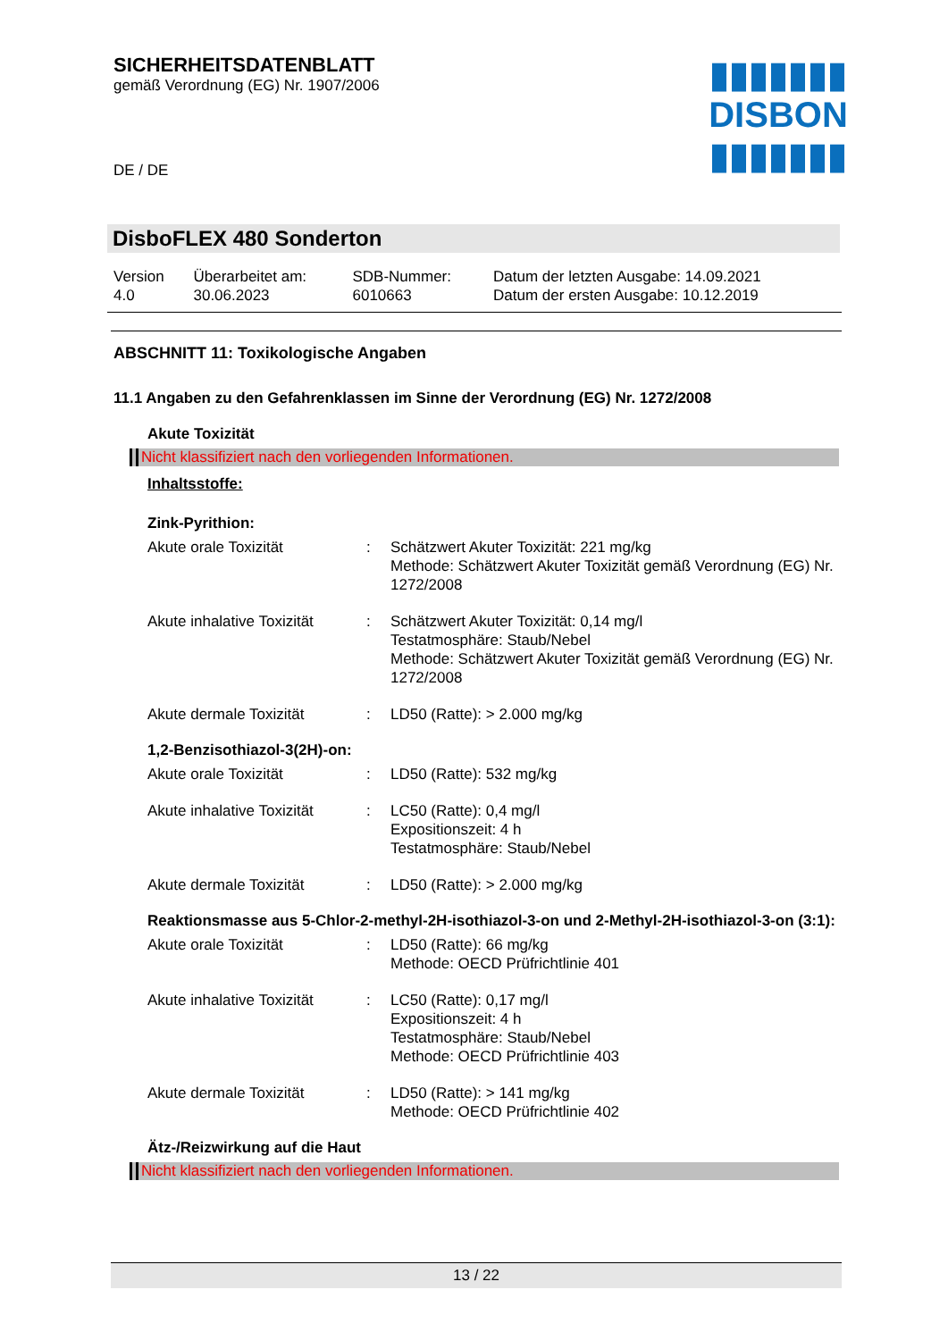▮▮▮▮▮▮▮
DISBON
▮▮▮▮▮▮▮
SICHERHEITSDATENBLATT
gemäß Verordnung (EG) Nr. 1907/2006
DE / DE
DisboFLEX 480 Sonderton
| Version 4.0 | Überarbeitet am: 30.06.2023 | SDB-Nummer: 6010663 | Datum der letzten Ausgabe: 14.09.2021 Datum der ersten Ausgabe: 10.12.2019 |
ABSCHNITT 11: Toxikologische Angaben
11.1 Angaben zu den Gefahrenklassen im Sinne der Verordnung (EG) Nr. 1272/2008
Akute Toxizität
Nicht klassifiziert nach den vorliegenden Informationen.
Inhaltsstoffe:
Zink-Pyrithion:
| Akute orale Toxizität | : | Schätzwert Akuter Toxizität: 221 mg/kg Methode: Schätzwert Akuter Toxizität gemäß Verordnung (EG) Nr. 1272/2008 |
| Akute inhalative Toxizität | : | Schätzwert Akuter Toxizität: 0,14 mg/l Testatmosphäre: Staub/Nebel Methode: Schätzwert Akuter Toxizität gemäß Verordnung (EG) Nr. 1272/2008 |
| Akute dermale Toxizität | : | LD50 (Ratte): > 2.000 mg/kg |
1,2-Benzisothiazol-3(2H)-on:
| Akute orale Toxizität | : | LD50 (Ratte): 532 mg/kg |
| Akute inhalative Toxizität | : | LC50 (Ratte): 0,4 mg/l Expositionszeit: 4 h Testatmosphäre: Staub/Nebel |
| Akute dermale Toxizität | : | LD50 (Ratte): > 2.000 mg/kg |
Reaktionsmasse aus 5-Chlor-2-methyl-2H-isothiazol-3-on und 2-Methyl-2H-isothiazol-3-on (3:1):
| Akute orale Toxizität | : | LD50 (Ratte): 66 mg/kg Methode: OECD Prüfrichtlinie 401 |
| Akute inhalative Toxizität | : | LC50 (Ratte): 0,17 mg/l Expositionszeit: 4 h Testatmosphäre: Staub/Nebel Methode: OECD Prüfrichtlinie 403 |
| Akute dermale Toxizität | : | LD50 (Ratte): > 141 mg/kg Methode: OECD Prüfrichtlinie 402 |
Ätz-/Reizwirkung auf die Haut
Nicht klassifiziert nach den vorliegenden Informationen.
13 / 22